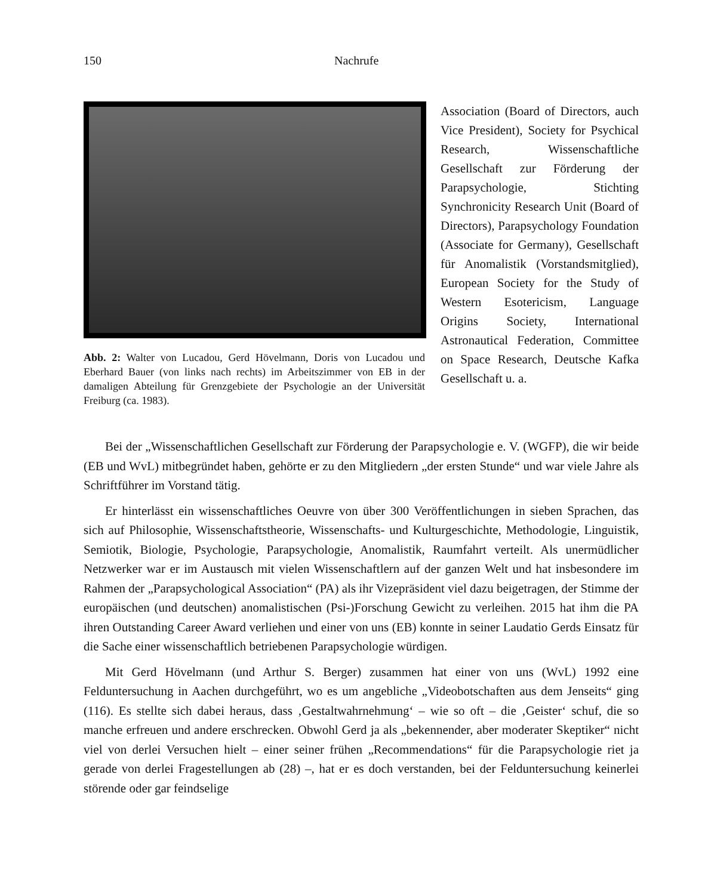150 Nachrufe
Abb. 2: Walter von Lucadou, Gerd Hövelmann, Doris von Lucadou und Eberhard Bauer (von links nach rechts) im Arbeitszimmer von EB in der damaligen Abteilung für Grenzgebiete der Psychologie an der Universität Freiburg (ca. 1983).
Association (Board of Directors, auch Vice President), Society for Psychical Research, Wissenschaftliche Gesellschaft zur Förderung der Parapsychologie, Stichting Synchronicity Research Unit (Board of Directors), Parapsychology Foundation (Associate for Germany), Gesellschaft für Anomalistik (Vorstandsmitglied), European Society for the Study of Western Esotericism, Language Origins Society, International Astronautical Federation, Committee on Space Research, Deutsche Kafka Gesellschaft u. a.
Bei der „Wissenschaftlichen Gesellschaft zur Förderung der Parapsychologie e. V. (WGFP), die wir beide (EB und WvL) mitbegründet haben, gehörte er zu den Mitgliedern „der ersten Stunde“ und war viele Jahre als Schriftführer im Vorstand tätig.
Er hinterlässt ein wissenschaftliches Oeuvre von über 300 Veröffentlichungen in sieben Sprachen, das sich auf Philosophie, Wissenschaftstheorie, Wissenschafts- und Kulturgeschichte, Methodologie, Linguistik, Semiotik, Biologie, Psychologie, Parapsychologie, Anomalistik, Raumfahrt verteilt. Als unermüdlicher Netzwerker war er im Austausch mit vielen Wissenschaftlern auf der ganzen Welt und hat insbesondere im Rahmen der „Parapsychological Association“ (PA) als ihr Vizepräsident viel dazu beigetragen, der Stimme der europäischen (und deutschen) anomalistischen (Psi-)Forschung Gewicht zu verleihen. 2015 hat ihm die PA ihren Outstanding Career Award verliehen und einer von uns (EB) konnte in seiner Laudatio Gerds Einsatz für die Sache einer wissenschaftlich betriebenen Parapsychologie würdigen.
Mit Gerd Hövelmann (und Arthur S. Berger) zusammen hat einer von uns (WvL) 1992 eine Felduntersuchung in Aachen durchgeführt, wo es um angebliche „Videobotschaften aus dem Jenseits“ ging (116). Es stellte sich dabei heraus, dass ‚Gestaltwahrnehmung‘ – wie so oft – die ‚Geister‘ schuf, die so manche erfreuen und andere erschrecken. Obwohl Gerd ja als „bekennender, aber moderater Skeptiker“ nicht viel von derlei Versuchen hielt – einer seiner frühen „Recommendations“ für die Parapsychologie riet ja gerade von derlei Fragestellungen ab (28) –, hat er es doch verstanden, bei der Felduntersuchung keinerlei störende oder gar feindselige